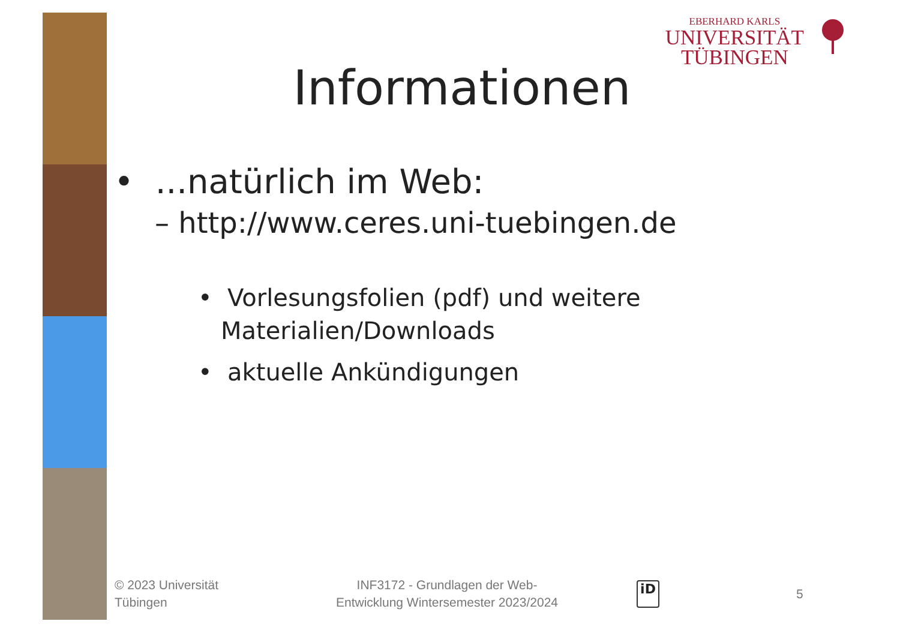EBERHARD KARLS
UNIVERSITÄT
TÜBINGEN
Informationen
• ...natürlich im Web:
– http://www.ceres.uni-tuebingen.de
• Vorlesungsfolien (pdf) und weitere Materialien/Downloads
• aktuelle Ankündigungen
© 2023 Universität
Tübingen
INF3172 - Grundlagen der Web-Entwicklung Wintersemester 2023/2024
iD 5